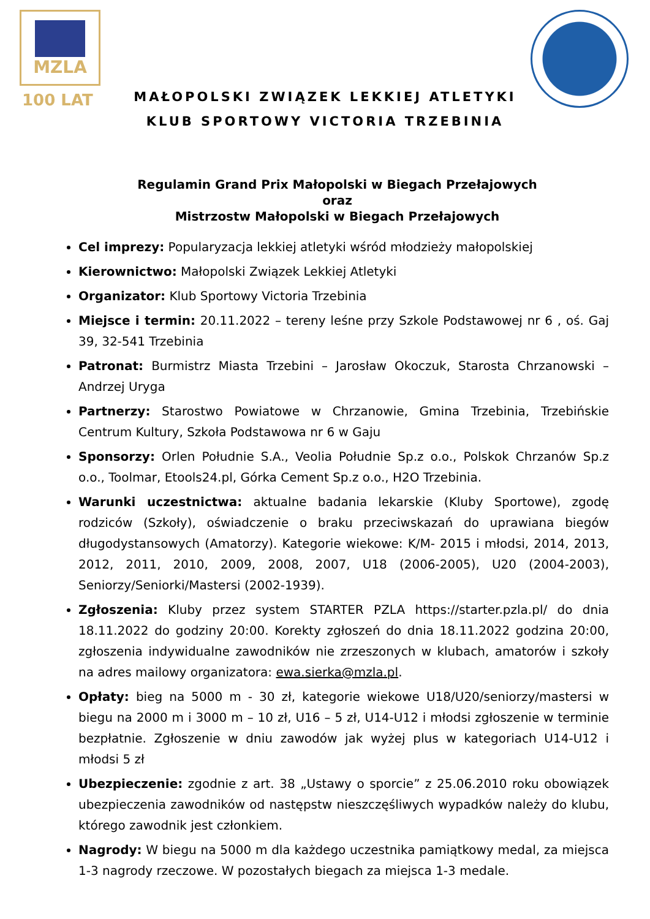MZLA
100 LAT
MAŁOPOLSKI ZWIĄZEK LEKKIEJ ATLETYKI
KLUB SPORTOWY VICTORIA TRZEBINIA
Regulamin Grand Prix Małopolski w Biegach Przełajowych
oraz
Mistrzostw Małopolski w Biegach Przełajowych
Cel imprezy: Popularyzacja lekkiej atletyki wśród młodzieży małopolskiej
Kierownictwo: Małopolski Związek Lekkiej Atletyki
Organizator: Klub Sportowy Victoria Trzebinia
Miejsce i termin: 20.11.2022 – tereny leśne przy Szkole Podstawowej nr 6 , oś. Gaj 39, 32-541 Trzebinia
Patronat: Burmistrz Miasta Trzebini – Jarosław Okoczuk, Starosta Chrzanowski – Andrzej Uryga
Partnerzy: Starostwo Powiatowe w Chrzanowie, Gmina Trzebinia, Trzebińskie Centrum Kultury, Szkoła Podstawowa nr 6 w Gaju
Sponsorzy: Orlen Południe S.A., Veolia Południe Sp.z o.o., Polskok Chrzanów Sp.z o.o., Toolmar, Etools24.pl, Górka Cement Sp.z o.o., H2O Trzebinia.
Warunki uczestnictwa: aktualne badania lekarskie (Kluby Sportowe), zgodę rodziców (Szkoły), oświadczenie o braku przeciwskazań do uprawiana biegów długodystansowych (Amatorzy). Kategorie wiekowe: K/M- 2015 i młodsi, 2014, 2013, 2012, 2011, 2010, 2009, 2008, 2007, U18 (2006-2005), U20 (2004-2003), Seniorzy/Seniorki/Mastersi (2002-1939).
Zgłoszenia: Kluby przez system STARTER PZLA https://starter.pzla.pl/ do dnia 18.11.2022 do godziny 20:00. Korekty zgłoszeń do dnia 18.11.2022 godzina 20:00, zgłoszenia indywidualne zawodników nie zrzeszonych w klubach, amatorów i szkoły na adres mailowy organizatora: ewa.sierka@mzla.pl.
Opłaty: bieg na 5000 m - 30 zł, kategorie wiekowe U18/U20/seniorzy/mastersi w biegu na 2000 m i 3000 m – 10 zł, U16 – 5 zł, U14-U12 i młodsi zgłoszenie w terminie bezpłatnie. Zgłoszenie w dniu zawodów jak wyżej plus w kategoriach U14-U12 i młodsi 5 zł
Ubezpieczenie: zgodnie z art. 38 „Ustawy o sporcie” z 25.06.2010 roku obowiązek ubezpieczenia zawodników od następstw nieszczęśliwych wypadków należy do klubu, którego zawodnik jest członkiem.
Nagrody: W biegu na 5000 m dla każdego uczestnika pamiątkowy medal, za miejsca 1-3 nagrody rzeczowe. W pozostałych biegach za miejsca 1-3 medale.